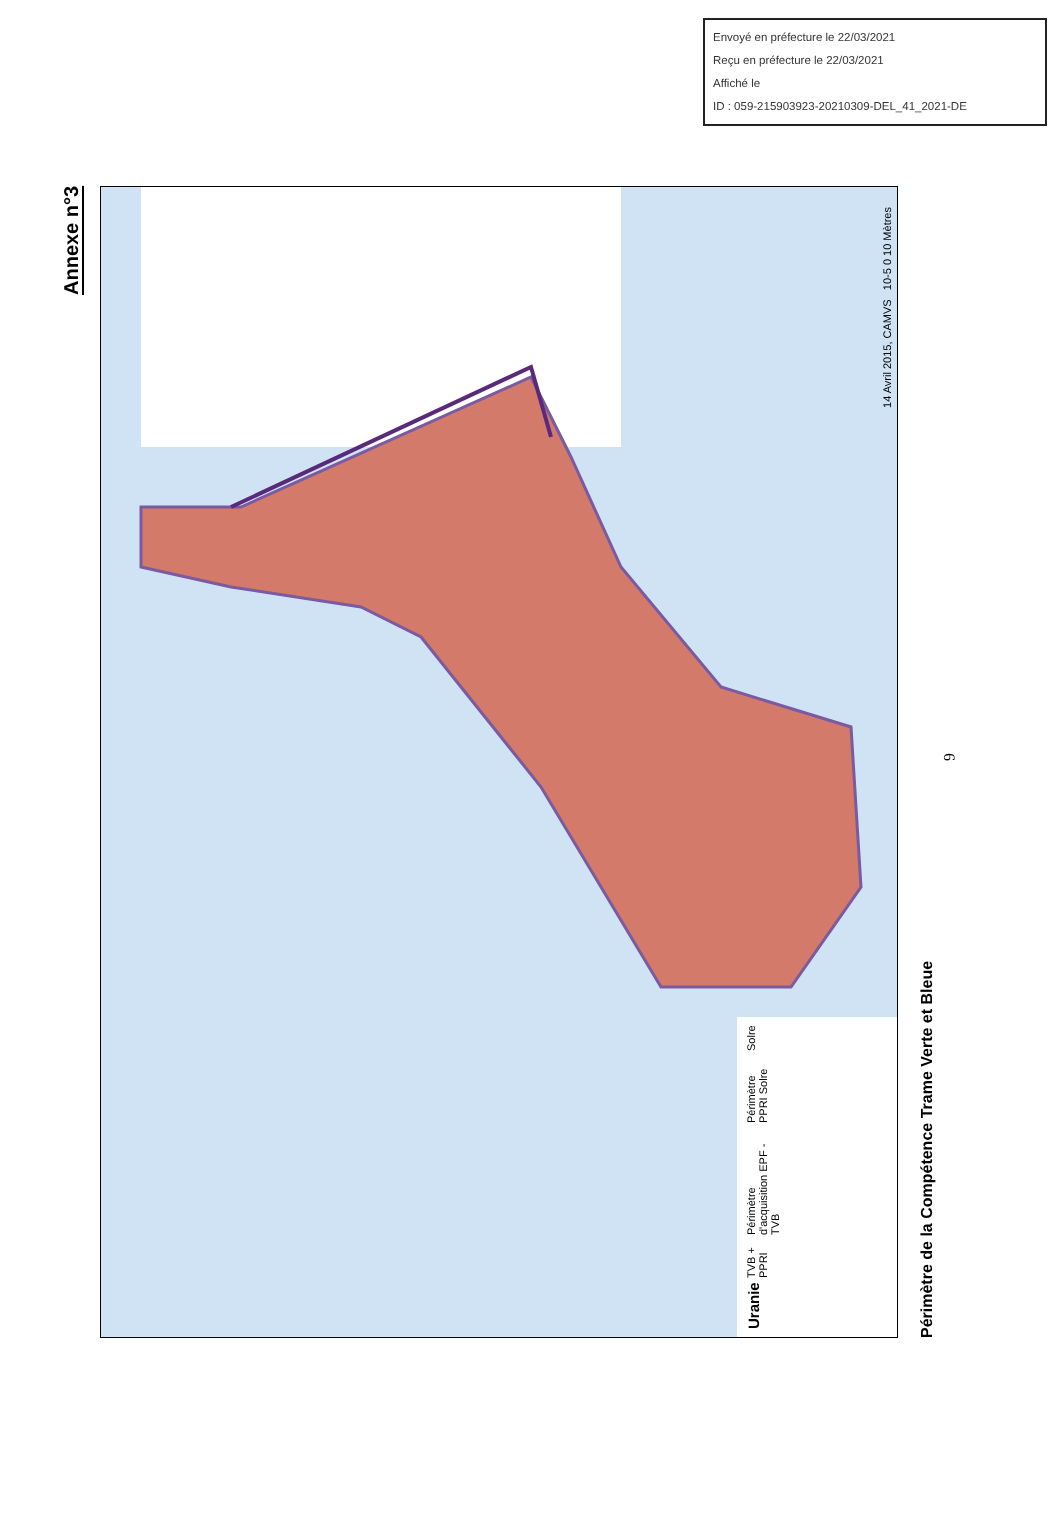Envoyé en préfecture le 22/03/2021
Reçu en préfecture le 22/03/2021
Affiché le
ID : 059-215903923-20210309-DEL_41_2021-DE
Annexe n°3
Uranie
TVB + PPRI
Périmètre d'acquisition EPF - TVB
Périmètre PPRI Solre
Solre
14 Avril 2015, CAMVS 10-5 0 10 Mètres
Périmètre de la Compétence Trame Verte et Bleue
6